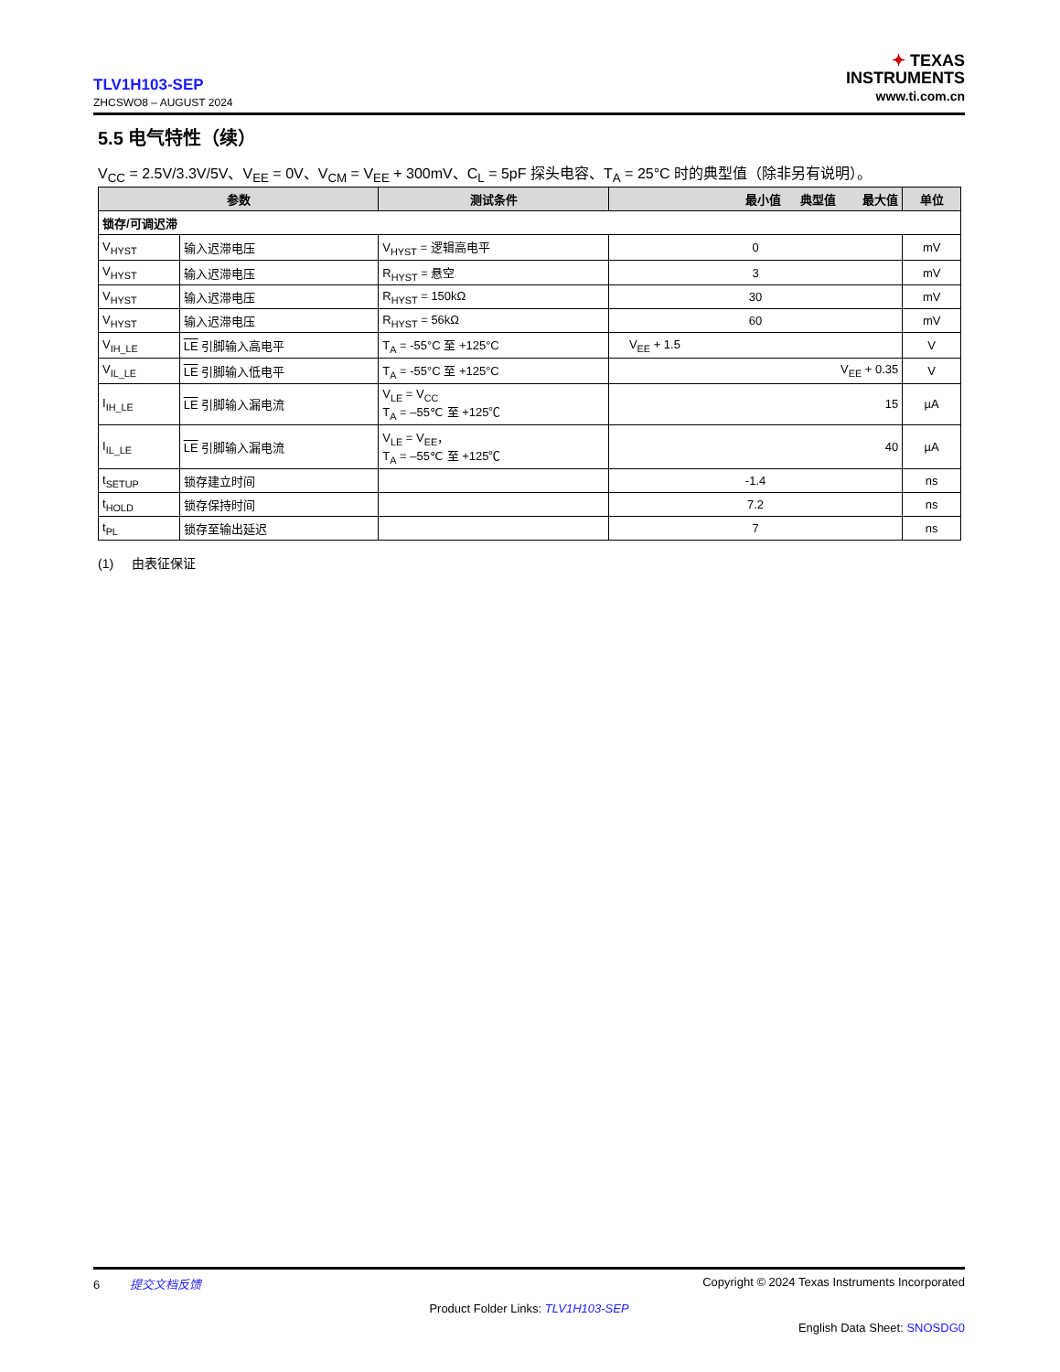TLV1H103-SEP
ZHCSWO8 – AUGUST 2024
✦ TEXAS
INSTRUMENTS
www.ti.com.cn
5.5 电气特性（续）
V<sub>CC</sub> = 2.5V/3.3V/5V、V<sub>EE</sub> = 0V、V<sub>CM</sub> = V<sub>EE</sub> + 300mV、C<sub>L</sub> = 5pF 探头电容、T<sub>A</sub> = 25°C 时的典型值（除非另有说明）。
| 参数 | | 测试条件 | 最小值 典型值 最大值 | 单位 |
| --- | --- | --- | --- | --- |
| 锁存/可调迟滞 | | | | |
| V<sub>HYST</sub> | 输入迟滞电压 | V<sub>HYST</sub> = 逻辑高电平 | 0 | mV |
| V<sub>HYST</sub> | 输入迟滞电压 | R<sub>HYST</sub> = 悬空 | 3 | mV |
| V<sub>HYST</sub> | 输入迟滞电压 | R<sub>HYST</sub> = 150kΩ | 30 | mV |
| V<sub>HYST</sub> | 输入迟滞电压 | R<sub>HYST</sub> = 56kΩ | 60 | mV |
| V<sub>IH_LE</sub> | LE 引脚输入高电平 | T<sub>A</sub> = -55°C 至 +125°C | V<sub>EE</sub> + 1.5 | V |
| V<sub>IL_LE</sub> | LE 引脚输入低电平 | T<sub>A</sub> = -55°C 至 +125°C | V<sub>EE</sub> + 0.35 | V |
| I<sub>IH_LE</sub> | LE 引脚输入漏电流 | V<sub>LE</sub> = V<sub>CC</sub> T<sub>A</sub> = –55℃ 至 +125℃ | 15 | µA |
| I<sub>IL_LE</sub> | LE 引脚输入漏电流 | V<sub>LE</sub> = V<sub>EE</sub>， T<sub>A</sub> = –55℃ 至 +125℃ | 40 | µA |
| t<sub>SETUP</sub> | 锁存建立时间 | | -1.4 | ns |
| t<sub>HOLD</sub> | 锁存保持时间 | | 7.2 | ns |
| t<sub>PL</sub> | 锁存至输出延迟 | | 7 | ns |
(1) 由表征保证
6 提交文档反馈 Copyright © 2024 Texas Instruments Incorporated
Product Folder Links: TLV1H103-SEP
English Data Sheet: SNOSDG0